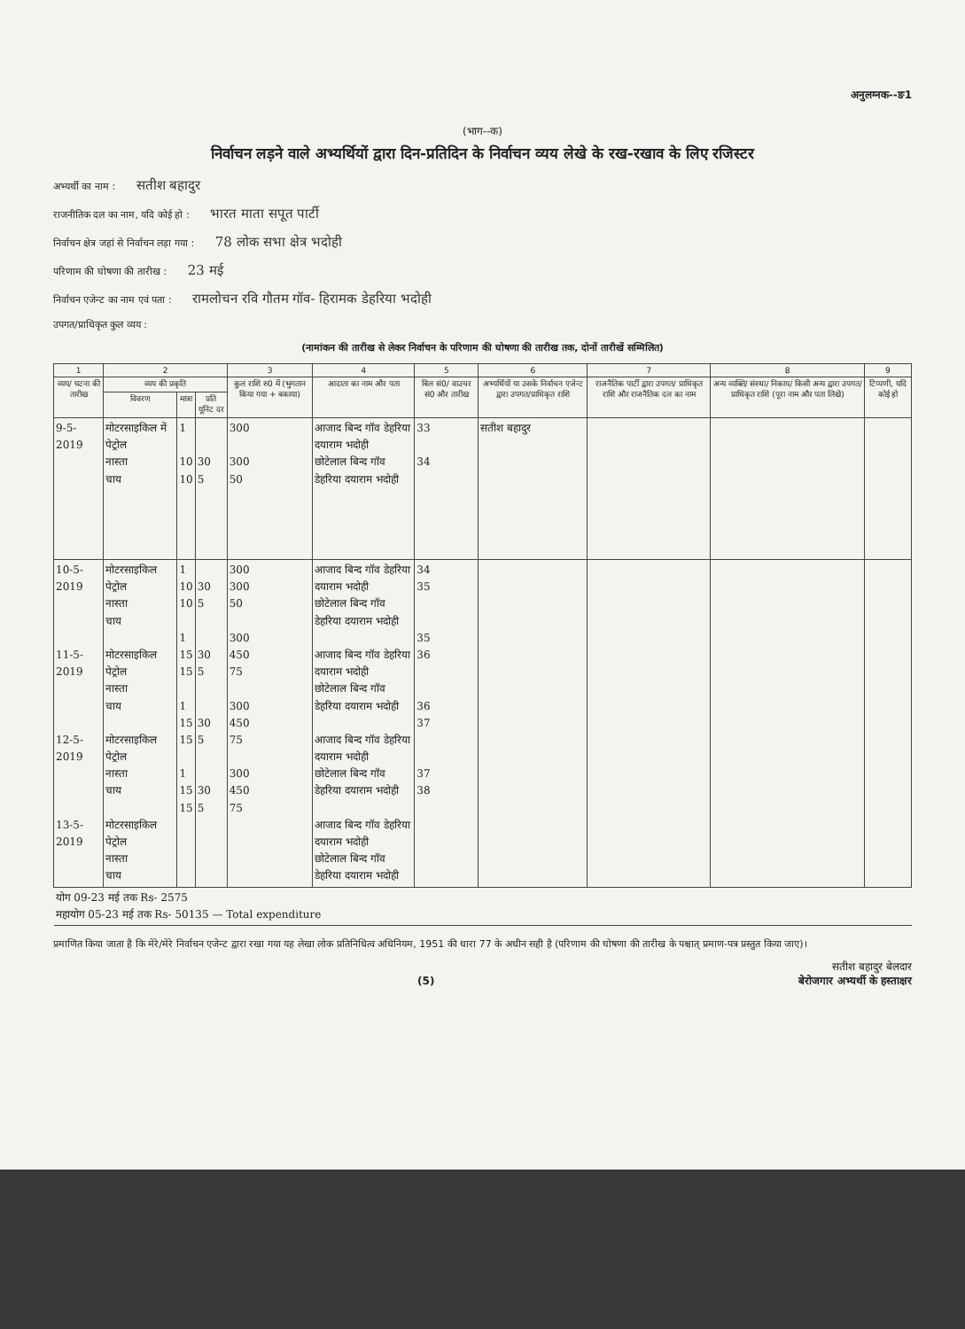अनुलग्नक--ङ1
(भाग--क)
निर्वाचन लड़ने वाले अभ्यर्थियों द्वारा दिन-प्रतिदिन के निर्वाचन व्यय लेखे के रख-रखाव के लिए रजिस्टर
अभ्यर्थी का नाम : सतीश बहादुर
राजनीतिक दल का नाम, यदि कोई हो : भारत माता सपूत पार्टी
निर्वाचन क्षेत्र जहां से निर्वाचन लड़ा गया : 78 लोक सभा क्षेत्र भदोही
परिणाम की घोषणा की तारीख : 23 मई
निर्वाचन एजेन्ट का नाम एवं पता : रामलोचन रवि गौतम गॉव- हिरामक डेहरिया भदोही
उपगत/प्राधिकृत कुल व्यय :
(नामांकन की तारीख से लेकर निर्वाचन के परिणाम की घोषणा की तारीख तक, दोनों तारीखें सम्मिलित)
| 1 | 2 | | | 3 | 4 | 5 | 6 | 7 | 8 | 9 |
| --- | --- | --- | --- | --- | --- | --- | --- | --- | --- | --- |
| व्यय/ घटना की तारीख | व्यय की प्रकृति | | | कुल राशि रु0 में (भुगतान किया गया + बकाया) | आदाता का नाम और पता | बिल सं0/ वाउचर सं0 और तारीख | अभ्यर्थियों या उसके निर्वाचन एजेन्ट द्वारा उपगत/प्राधिकृत राशि | राजनैतिक पार्टी द्वारा उपगत/ प्राधिकृत राशि और राजनैतिक दल का नाम | अन्य व्यक्ति/ संस्था/ निकाय/ किसी अन्य द्वारा उपगत/ प्राधिकृत राशि (पूरा नाम और पता लिखे) | टिप्पणी, यदि कोई हो |
| | विवरण | मात्रा | प्रति यूनिट दर | | | | | | | |
| 9-5-2019 | मोटरसाइकिल में पेट्रोल नास्ता चाय | 1 10 10 | 30 5 | 300 300 50 | आजाद बिन्द गॉव डेहरिया दयाराम भदोही छोटेलाल बिन्द गॉव डेहरिया दयाराम भदोही | 33 34 | सतीश बहादुर | | | |
| 10-5-2019 11-5-2019 12-5-2019 13-5-2019 | मोटरसाइकिल पेट्रोल नास्ता चाय मोटरसाइकिल पेट्रोल नास्ता चाय मोटरसाइकिल पेट्रोल नास्ता चाय मोटरसाइकिल पेट्रोल नास्ता चाय | 1 10 10 1 15 15 1 15 15 1 15 15 | 30 5 30 5 30 5 30 5 | 300 300 50 300 450 75 300 450 75 300 450 75 | आजाद बिन्द गॉव डेहरिया दयाराम भदोही छोटेलाल बिन्द गॉव डेहरिया दयाराम भदोही आजाद बिन्द गॉव डेहरिया दयाराम भदोही छोटेलाल बिन्द गॉव डेहरिया दयाराम भदोही आजाद बिन्द गॉव डेहरिया दयाराम भदोही छोटेलाल बिन्द गॉव डेहरिया दयाराम भदोही आजाद बिन्द गॉव डेहरिया दयाराम भदोही छोटेलाल बिन्द गॉव डेहरिया दयाराम भदोही | 34 35 35 36 36 37 37 38 | | | | |
| योग 09-23 मई तक Rs- 2575 महायोग 05-23 मई तक Rs- 50135 — Total expenditure | | | | | | | | | | |
प्रमाणित किया जाता है कि मेरे/मेरे निर्वाचन एजेन्ट द्वारा रखा गया यह लेखा लोक प्रतिनिधित्व अधिनियम, 1951 की धारा 77 के अधीन सही है (परिणाम की घोषणा की तारीख के पश्चात् प्रमाण-पत्र प्रस्तुत किया जाए)।
सतीश बहादुर बेलदार
(5) बेरोजगार अभ्यर्थी के हस्ताक्षर